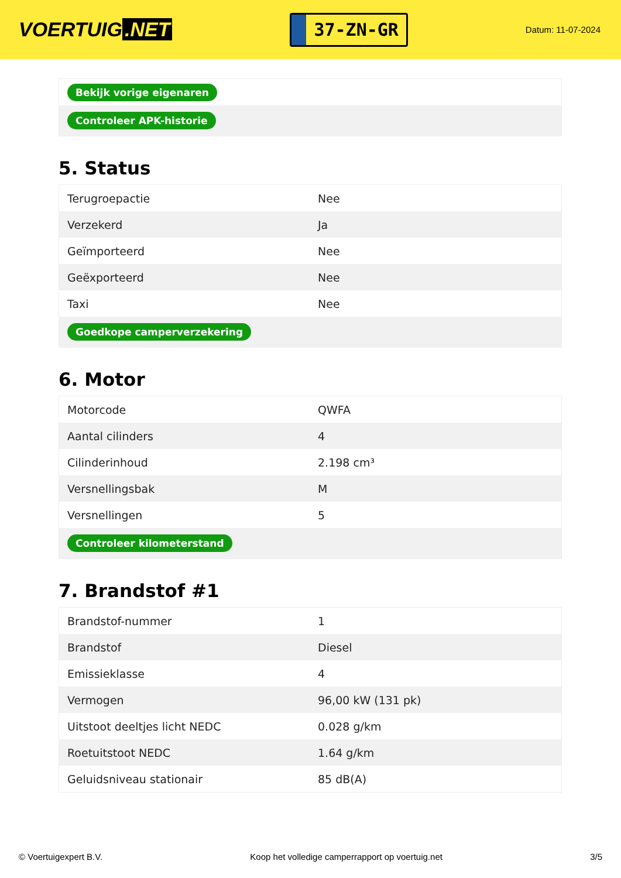VOERTUIG.NET
37-ZN-GR
Datum: 11-07-2024
| Bekijk vorige eigenaren |
| Controleer APK-historie |
5. Status
| Terugroepactie | Nee |
| Verzekerd | Ja |
| Geïmporteerd | Nee |
| Geëxporteerd | Nee |
| Taxi | Nee |
| Goedkope camperverzekering | |
6. Motor
| Motorcode | QWFA |
| Aantal cilinders | 4 |
| Cilinderinhoud | 2.198 cm³ |
| Versnellingsbak | M |
| Versnellingen | 5 |
| Controleer kilometerstand | |
7. Brandstof #1
| Brandstof-nummer | 1 |
| Brandstof | Diesel |
| Emissieklasse | 4 |
| Vermogen | 96,00 kW (131 pk) |
| Uitstoot deeltjes licht NEDC | 0.028 g/km |
| Roetuitstoot NEDC | 1.64 g/km |
| Geluidsniveau stationair | 85 dB(A) |
© Voertuigexpert B.V. Koop het volledige camperrapport op voertuig.net 3/5